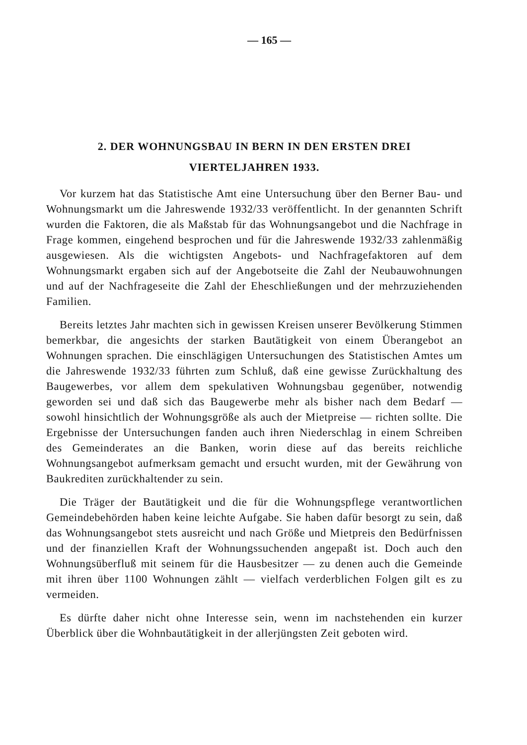— 165 —
2. DER WOHNUNGSBAU IN BERN IN DEN ERSTEN DREI
VIERTELJAHREN 1933.
Vor kurzem hat das Statistische Amt eine Untersuchung über den Berner Bau- und Wohnungsmarkt um die Jahreswende 1932/33 veröffentlicht. In der genannten Schrift wurden die Faktoren, die als Maßstab für das Wohnungsangebot und die Nachfrage in Frage kommen, eingehend besprochen und für die Jahreswende 1932/33 zahlenmäßig ausgewiesen. Als die wichtigsten Angebots- und Nachfragefaktoren auf dem Wohnungsmarkt ergaben sich auf der Angebotseite die Zahl der Neubauwohnungen und auf der Nachfrageseite die Zahl der Eheschließungen und der mehrzuziehenden Familien.
Bereits letztes Jahr machten sich in gewissen Kreisen unserer Bevölkerung Stimmen bemerkbar, die angesichts der starken Bautätigkeit von einem Überangebot an Wohnungen sprachen. Die einschlägigen Untersuchungen des Statistischen Amtes um die Jahreswende 1932/33 führten zum Schluß, daß eine gewisse Zurückhaltung des Baugewerbes, vor allem dem spekulativen Wohnungsbau gegenüber, notwendig geworden sei und daß sich das Baugewerbe mehr als bisher nach dem Bedarf — sowohl hinsichtlich der Wohnungsgröße als auch der Mietpreise — richten sollte. Die Ergebnisse der Untersuchungen fanden auch ihren Niederschlag in einem Schreiben des Gemeinderates an die Banken, worin diese auf das bereits reichliche Wohnungsangebot aufmerksam gemacht und ersucht wurden, mit der Gewährung von Baukrediten zurückhaltender zu sein.
Die Träger der Bautätigkeit und die für die Wohnungspflege verantwortlichen Gemeindebehörden haben keine leichte Aufgabe. Sie haben dafür besorgt zu sein, daß das Wohnungsangebot stets ausreicht und nach Größe und Mietpreis den Bedürfnissen und der finanziellen Kraft der Wohnungssuchenden angepaßt ist. Doch auch den Wohnungsüberfluß mit seinem für die Hausbesitzer — zu denen auch die Gemeinde mit ihren über 1100 Wohnungen zählt — vielfach verderblichen Folgen gilt es zu vermeiden.
Es dürfte daher nicht ohne Interesse sein, wenn im nachstehenden ein kurzer Überblick über die Wohnbautätigkeit in der allerjüngsten Zeit geboten wird.